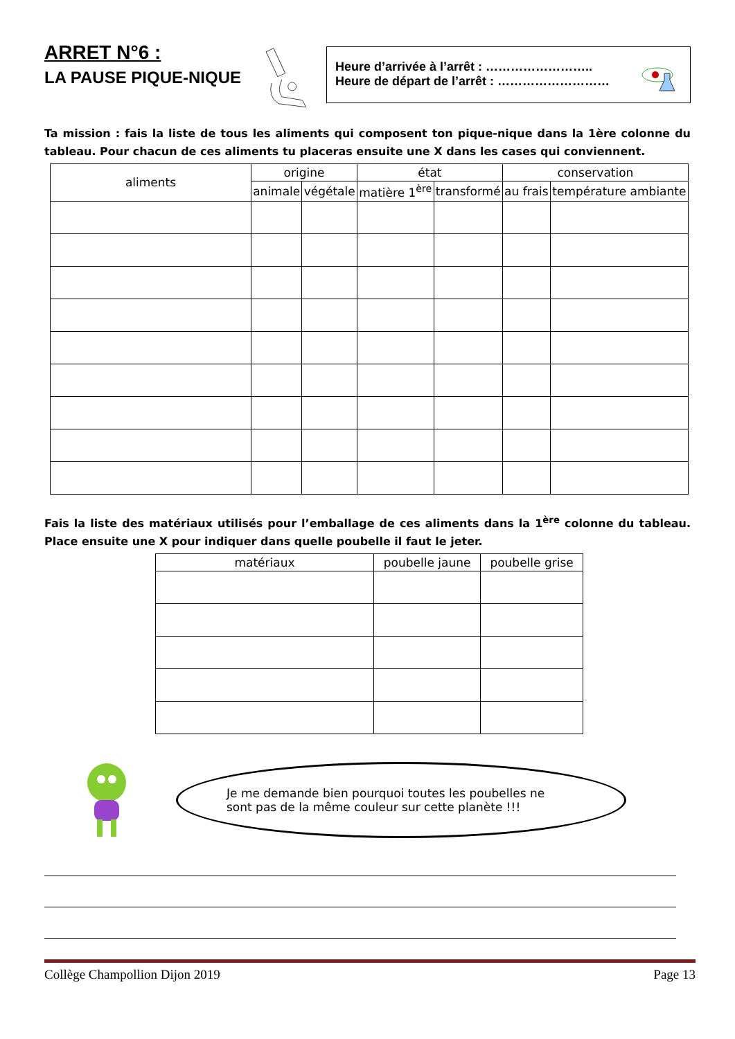ARRET N°6 :
LA PAUSE PIQUE-NIQUE
Heure d’arrivée à l’arrêt : ……………………..
Heure de départ de l’arrêt : ………………………
Ta mission : fais la liste de tous les aliments qui composent ton pique-nique dans la 1ère colonne du tableau. Pour chacun de ces aliments tu placeras ensuite une X dans les cases qui conviennent.
| aliments | origine | | état | | conservation | |
| --- | --- | --- | --- | --- | --- | --- |
| | animale | végétale | matière 1<sup>ère</sup> | transformé | au frais | température ambiante |
Fais la liste des matériaux utilisés pour l’emballage de ces aliments dans la 1<sup>ère</sup> colonne du tableau. Place ensuite une X pour indiquer dans quelle poubelle il faut le jeter.
| matériaux | poubelle jaune | poubelle grise |
| --- | --- | --- |
Je me demande bien pourquoi toutes les poubelles ne
sont pas de la même couleur sur cette planète !!!
Collège Champollion Dijon 2019 Page 13